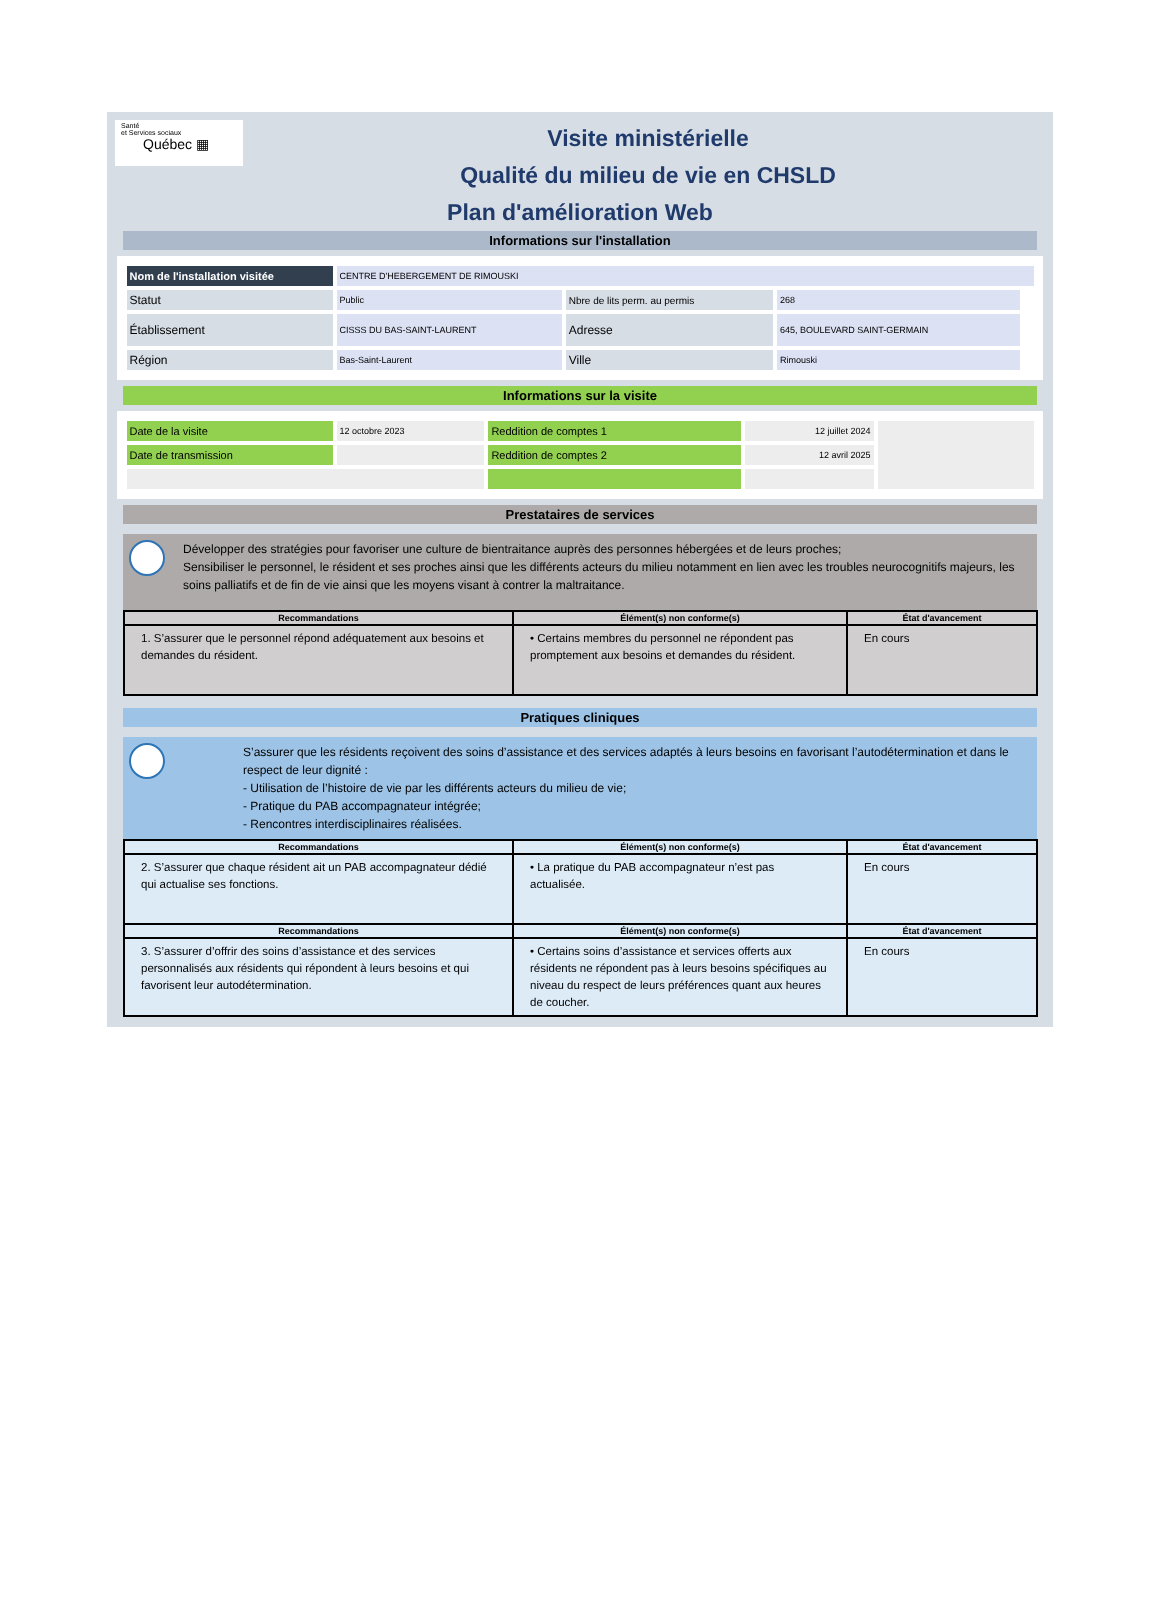Santé
et Services sociaux
Québec ▦
Visite ministérielle
Qualité du milieu de vie en CHSLD
Plan d'amélioration Web
Informations sur l'installation
| Nom de l'installation visitée | CENTRE D'HEBERGEMENT DE RIMOUSKI | | | |
| Statut | Public | Nbre de lits perm. au permis | 268 | |
| Établissement | CISSS DU BAS-SAINT-LAURENT | Adresse | 645, BOULEVARD SAINT-GERMAIN | |
| Région | Bas-Saint-Laurent | Ville | Rimouski | |
Informations sur la visite
| Date de la visite | 12 octobre 2023 | Reddition de comptes 1 | 12 juillet 2024 | |
| Date de transmission | | Reddition de comptes 2 | 12 avril 2025 | |
Prestataires de services
Développer des stratégies pour favoriser une culture de bientraitance auprès des personnes hébergées et de leurs proches;
Sensibiliser le personnel, le résident et ses proches ainsi que les différents acteurs du milieu notamment en lien avec les troubles neurocognitifs majeurs, les soins palliatifs et de fin de vie ainsi que les moyens visant à contrer la maltraitance.
| Recommandations | Élément(s) non conforme(s) | État d'avancement |
| --- | --- | --- |
| 1. S’assurer que le personnel répond adéquatement aux besoins et demandes du résident. | • Certains membres du personnel ne répondent pas promptement aux besoins et demandes du résident. | En cours |
Pratiques cliniques
S’assurer que les résidents reçoivent des soins d’assistance et des services adaptés à leurs besoins en favorisant l’autodétermination et dans le respect de leur dignité :
- Utilisation de l’histoire de vie par les différents acteurs du milieu de vie;
- Pratique du PAB accompagnateur intégrée;
- Rencontres interdisciplinaires réalisées.
| Recommandations | Élément(s) non conforme(s) | État d'avancement |
| --- | --- | --- |
| 2. S’assurer que chaque résident ait un PAB accompagnateur dédié qui actualise ses fonctions. | • La pratique du PAB accompagnateur n’est pas actualisée. | En cours |
| Recommandations | Élément(s) non conforme(s) | État d'avancement |
| 3. S’assurer d’offrir des soins d’assistance et des services personnalisés aux résidents qui répondent à leurs besoins et qui favorisent leur autodétermination. | • Certains soins d’assistance et services offerts aux résidents ne répondent pas à leurs besoins spécifiques au niveau du respect de leurs préférences quant aux heures de coucher. | En cours |